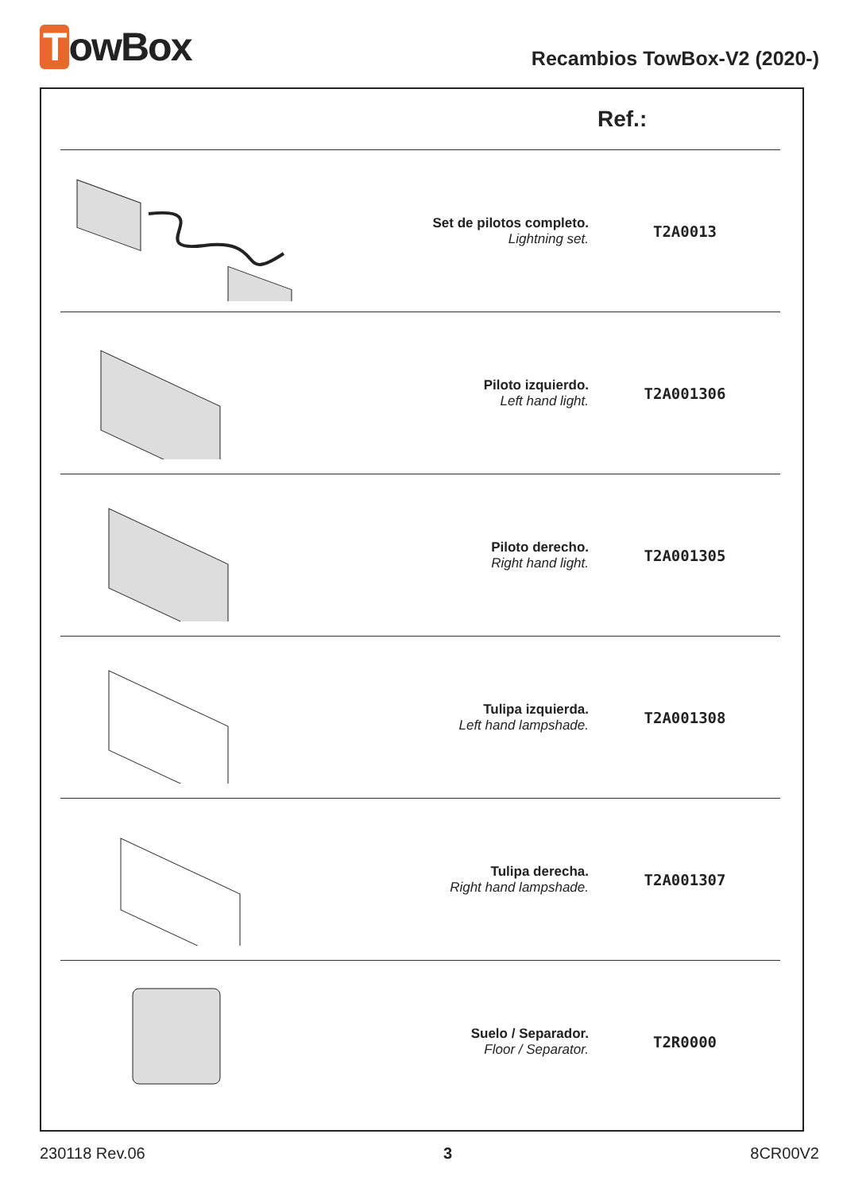TowBox
Recambios TowBox-V2 (2020-)
| Ref.: | | | |
| --- | --- | --- | --- |
| | | Set de pilotos completo. Lightning set. | T2A0013 |
| | | Piloto izquierdo. Left hand light. | T2A001306 |
| | | Piloto derecho. Right hand light. | T2A001305 |
| | | Tulipa izquierda. Left hand lampshade. | T2A001308 |
| | | Tulipa derecha. Right hand lampshade. | T2A001307 |
| | | Suelo / Separador. Floor / Separator. | T2R0000 |
230118 Rev.06 3 8CR00V2